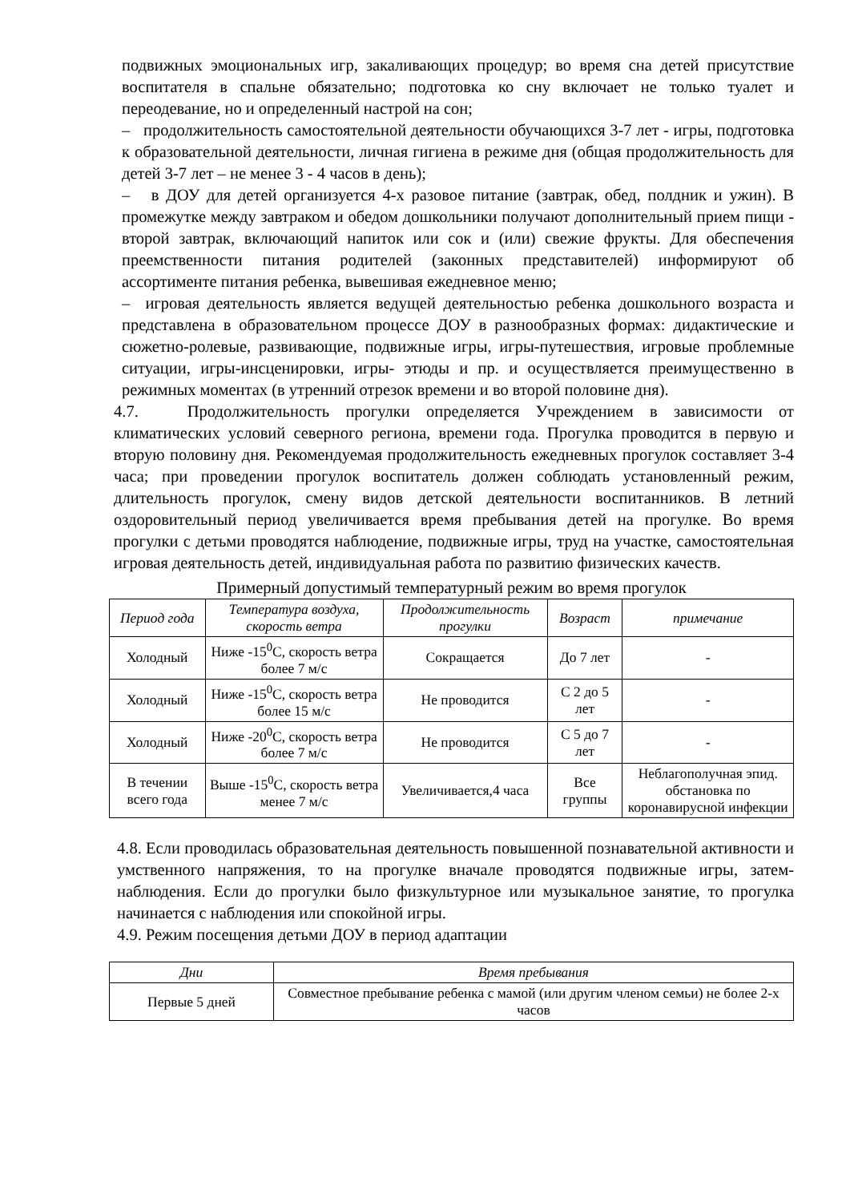подвижных эмоциональных игр, закаливающих процедур; во время сна детей присутствие воспитателя в спальне обязательно; подготовка ко сну включает не только туалет и переодевание, но и определенный настрой на сон;
– продолжительность самостоятельной деятельности обучающихся 3-7 лет - игры, подготовка к образовательной деятельности, личная гигиена в режиме дня (общая продолжительность для детей 3-7 лет – не менее 3 - 4 часов в день);
– в ДОУ для детей организуется 4-х разовое питание (завтрак, обед, полдник и ужин). В промежутке между завтраком и обедом дошкольники получают дополнительный прием пищи - второй завтрак, включающий напиток или сок и (или) свежие фрукты. Для обеспечения преемственности питания родителей (законных представителей) информируют об ассортименте питания ребенка, вывешивая ежедневное меню;
– игровая деятельность является ведущей деятельностью ребенка дошкольного возраста и представлена в образовательном процессе ДОУ в разнообразных формах: дидактические и сюжетно-ролевые, развивающие, подвижные игры, игры-путешествия, игровые проблемные ситуации, игры-инсценировки, игры- этюды и пр. и осуществляется преимущественно в режимных моментах (в утренний отрезок времени и во второй половине дня).
4.7. Продолжительность прогулки определяется Учреждением в зависимости от климатических условий северного региона, времени года. Прогулка проводится в первую и вторую половину дня. Рекомендуемая продолжительность ежедневных прогулок составляет 3-4 часа; при проведении прогулок воспитатель должен соблюдать установленный режим, длительность прогулок, смену видов детской деятельности воспитанников. В летний оздоровительный период увеличивается время пребывания детей на прогулке. Во время прогулки с детьми проводятся наблюдение, подвижные игры, труд на участке, самостоятельная игровая деятельность детей, индивидуальная работа по развитию физических качеств.
Примерный допустимый температурный режим во время прогулок
| Период года | Температура воздуха, скорость ветра | Продолжительность прогулки | Возраст | примечание |
| --- | --- | --- | --- | --- |
| Холодный | Ниже -15<sup>0</sup>С, скорость ветра более 7 м/с | Сокращается | До 7 лет | - |
| Холодный | Ниже -15<sup>0</sup>С, скорость ветра более 15 м/с | Не проводится | С 2 до 5 лет | - |
| Холодный | Ниже -20<sup>0</sup>С, скорость ветра более 7 м/с | Не проводится | С 5 до 7 лет | - |
| В течении всего года | Выше -15<sup>0</sup>С, скорость ветра менее 7 м/с | Увеличивается,4 часа | Все группы | Неблагополучная эпид. обстановка по коронавирусной инфекции |
4.8. Если проводилась образовательная деятельность повышенной познавательной активности и умственного напряжения, то на прогулке вначале проводятся подвижные игры, затем-наблюдения. Если до прогулки было физкультурное или музыкальное занятие, то прогулка начинается с наблюдения или спокойной игры.
4.9. Режим посещения детьми ДОУ в период адаптации
| Дни | Время пребывания |
| --- | --- |
| Первые 5 дней | Совместное пребывание ребенка с мамой (или другим членом семьи) не более 2-х часов |